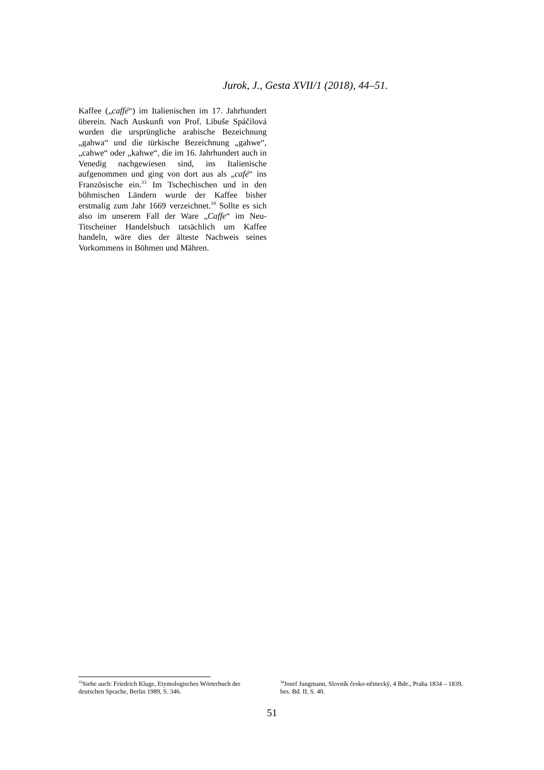Jurok, J., Gesta XVII/1 (2018), 44–51.
Kaffee („caffé“) im Italienischen im 17. Jahrhundert überein. Nach Auskunft von Prof. Libuše Spáčilová wurden die ursprüngliche arabische Bezeichnung „gahwa“ und die türkische Bezeichnung „gahwe“, „cahwe“ oder „kahwe“, die im 16. Jahrhundert auch in Venedig nachgewiesen sind, ins Italienische aufgenommen und ging von dort aus als „café“ ins Französische ein.<sup>33</sup> Im Tschechischen und in den böhmischen Ländern wurde der Kaffee bisher erstmalig zum Jahr 1669 verzeichnet.<sup>34</sup> Sollte es sich also im unserem Fall der Ware „Caffe“ im Neu-Titscheiner Handelsbuch tatsächlich um Kaffee handeln, wäre dies der älteste Nachweis seines Vorkommens in Böhmen und Mähren.
<sup>33</sup> Siehe auch: Friedrich Kluge, Etymologisches Wörterbuch der deutschen Sprache, Berlin 1989, S. 346.
<sup>34</sup> Josef Jungmann, Slovník česko-německý, 4 Bde., Praha 1834 – 1839, bes. Bd. II, S. 40.
51